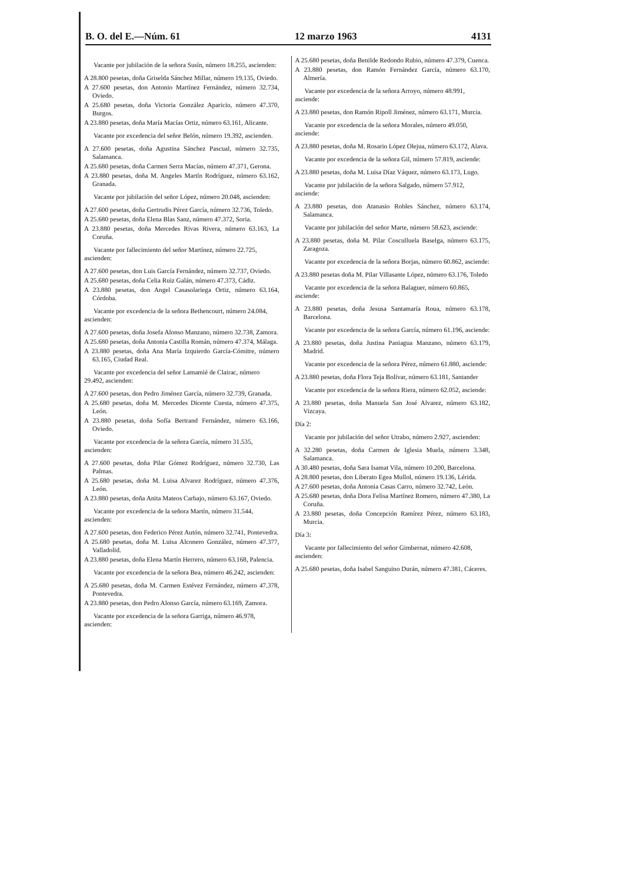B. O. del E.—Núm. 61 12 marzo 1963 4131
Vacante por jubilación de la señora Susín, número 18.255, ascienden:
A 28.800 pesetas, doña Griselda Sánchez Millar, número 19.135, Oviedo.
A 27.600 pesetas, don Antonio Martínez Fernández, número 32.734, Oviedo.
A 25.680 pesetas, doña Victoria González Aparicio, número 47.370, Burgos.
A 23.880 pesetas, doña María Macías Ortiz, número 63.161, Alicante.
Vacante por excedencia del señor Belón, número 19.392, ascienden.
A 27.600 pesetas, doña Agustina Sánchez Pascual, número 32.735, Salamanca.
A 25.680 pesetas, doña Carmen Serra Macías, número 47.371, Gerona.
A 23.880 pesetas, doña M. Angeles Martín Rodríguez, número 63.162, Granada.
Vacante por jubilación del señor López, número 20.048, ascienden:
A 27.600 pesetas, doña Gertrudis Pérez García, número 32.736, Toledo.
A 25.680 pesetas, doña Elena Blas Sanz, número 47.372, Soria.
A 23.880 pesetas, doña Mercedes Rivas Rivera, número 63.163, La Coruña.
Vacante por fallecimiento del señor Martínez, número 22.725, ascienden:
A 27.600 pesetas, don Luis García Fernández, número 32.737, Oviedo.
A 25.680 pesetas, doña Celia Ruiz Galán, número 47.373, Cádiz.
A 23.880 pesetas, don Angel Casasolariega Ortiz, número 63.164, Córdoba.
Vacante por excedencia de la señora Bethencourt, número 24.084, ascienden:
A 27.600 pesetas, doña Josefa Alonso Manzano, número 32.738, Zamora.
A 25.680 pesetas, doña Antonia Castilla Román, número 47.374, Málaga.
A 23.880 pesetas, doña Ana María Izquierdo García-Cómitre, número 63.165, Ciudad Real.
Vacante por excedencia del señor Lamamié de Clairac, número 29.492, ascienden:
A 27.600 pesetas, don Pedro Jiménez García, número 32.739, Granada.
A 25.680 pesetas, doña M. Mercedes Dicente Cuesta, número 47.375, León.
A 23.880 pesetas, doña Sofía Bertrand Fernández, número 63.166, Oviedo.
Vacante por excedencia de la señora García, número 31.535, ascienden:
A 27.600 pesetas, doña Pilar Gómez Rodríguez, número 32.730, Las Palmas.
A 25.680 pesetas, doña M. Luisa Alvarez Rodríguez, número 47.376, León.
A 23.880 pesetas, doña Anita Mateos Carbajo, número 63.167, Oviedo.
Vacante por excedencia de la señora Martín, número 31.544, ascienden:
A 27.600 pesetas, don Federico Pérez Autón, número 32.741, Pontevedra.
A 25.680 pesetas, doña M. Luisa Alconero González, número 47.377, Valladolid.
A 23.880 pesetas, doña Elena Martín Herrero, número 63.168, Palencia.
Vacante por excedencia de la señora Bea, número 46.242, ascienden:
A 25.680 pesetas, doña M. Carmen Estévez Fernández, número 47.378, Pontevedra.
A 23.880 pesetas, don Pedro Alonso García, número 63.169, Zamora.
Vacante por excedencia de la señora Garriga, número 46.978, ascienden:
A 25.680 pesetas, doña Benilde Redondo Rubio, número 47.379, Cuenca.
A 23.880 pesetas, don Ramón Fernández García, número 63.170, Almería.
Vacante por excedencia de la señora Arroyo, número 48.991, asciende:
A 23.880 pesetas, don Ramón Ripoll Jiménez, número 63.171, Murcia.
Vacante por excedencia de la señora Morales, número 49.050, asciende:
A 23.880 pesetas, doña M. Rosario López Olejua, número 63.172, Alava.
Vacante por excedencia de la señora Gil, número 57.819, asciende:
A 23.880 pesetas, doña M. Luisa Díaz Váquez, número 63.173, Lugo.
Vacante por jubilación de la señora Salgado, número 57.912, asciende:
A 23.880 pesetas, don Atanasio Robles Sánchez, número 63.174, Salamanca.
Vacante por jubilación del señor Marte, número 58.623, asciende:
A 23.880 pesetas, doña M. Pilar Cosculluela Baselga, número 63.175, Zaragoza.
Vacante por excedencia de la señora Borjas, número 60.862, asciende:
A 23.880 pesetas doña M. Pilar Villasante López, número 63.176, Toledo
Vacante por excedencia de la señora Balaguer, número 60.865, asciende:
A 23.880 pesetas, doña Jesusa Santamaría Roua, número 63.178, Barcelona.
Vacante por excedencia de la señora García, número 61.196, asciende:
A 23.880 pesetas, doña Justina Paniagua Manzano, número 63.179, Madrid.
Vacante por excedencia de la señora Pérez, número 61.880, asciende:
A 23.880 pesetas, doña Flora Teja Bolívar, número 63.181, Santander
Vacante por excedencia de la señora Riera, número 62.052, asciende:
A 23.880 pesetas, doña Manuela San José Alvarez, número 63.182, Vizcaya.
Día 2:
Vacante por jubilación del señor Utrabo, número 2.927, ascienden:
A 32.280 pesetas, doña Carmen de Iglesia Muela, número 3.348, Salamanca.
A 30.480 pesetas, doña Sara Isamat Vila, número 10.200, Barcelona.
A 28.800 pesetas, don Liberato Egea Mullol, número 19.136, Lérida.
A 27.600 pesetas, doña Antonia Casas Carro, número 32.742, León.
A 25.680 pesetas, doña Dora Felisa Martínez Romero, número 47.380, La Coruña.
A 23.880 pesetas, doña Concepción Ramírez Pérez, número 63.183, Murcia.
Día 3:
Vacante por fallecimiento del señor Gimbernat, número 42.608, ascienden:
A 25.680 pesetas, doña Isabel Sanguino Durán, número 47.381, Cáceres.